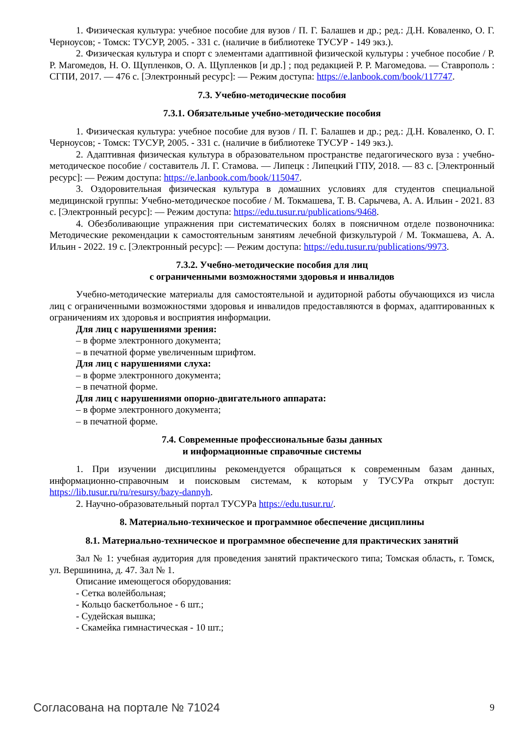1. Физическая культура: учебное пособие для вузов / П. Г. Балашев и др.; ред.: Д.Н. Коваленко, О. Г. Черноусов; - Томск: ТУСУР, 2005. - 331 с. (наличие в библиотеке ТУСУР - 149 экз.).
2. Физическая культура и спорт с элементами адаптивной физической культуры : учебное пособие / Р. Р. Магомедов, Н. О. Щупленков, О. А. Щупленков [и др.] ; под редакцией Р. Р. Магомедова. — Ставрополь : СГПИ, 2017. — 476 с. [Электронный ресурс]: — Режим доступа: https://e.lanbook.com/book/117747.
7.3. Учебно-методические пособия
7.3.1. Обязательные учебно-методические пособия
1. Физическая культура: учебное пособие для вузов / П. Г. Балашев и др.; ред.: Д.Н. Коваленко, О. Г. Черноусов; - Томск: ТУСУР, 2005. - 331 с. (наличие в библиотеке ТУСУР - 149 экз.).
2. Адаптивная физическая культура в образовательном пространстве педагогического вуза : учебно-методическое пособие / составитель Л. Г. Стамова. — Липецк : Липецкий ГПУ, 2018. — 83 с. [Электронный ресурс]: — Режим доступа: https://e.lanbook.com/book/115047.
3. Оздоровительная физическая культура в домашних условиях для студентов специальной медицинской группы: Учебно-методическое пособие / М. Токмашева, Т. В. Сарычева, А. А. Ильин - 2021. 83 с. [Электронный ресурс]: — Режим доступа: https://edu.tusur.ru/publications/9468.
4. Обезболивающие упражнения при систематических болях в поясничном отделе позвоночника: Методические рекомендации к самостоятельным занятиям лечебной физкультурой / М. Токмашева, А. А. Ильин - 2022. 19 с. [Электронный ресурс]: — Режим доступа: https://edu.tusur.ru/publications/9973.
7.3.2. Учебно-методические пособия для лиц
с ограниченными возможностями здоровья и инвалидов
Учебно-методические материалы для самостоятельной и аудиторной работы обучающихся из числа лиц с ограниченными возможностями здоровья и инвалидов предоставляются в формах, адаптированных к ограничениям их здоровья и восприятия информации.
Для лиц с нарушениями зрения:
– в форме электронного документа;
– в печатной форме увеличенным шрифтом.
Для лиц с нарушениями слуха:
– в форме электронного документа;
– в печатной форме.
Для лиц с нарушениями опорно-двигательного аппарата:
– в форме электронного документа;
– в печатной форме.
7.4. Современные профессиональные базы данных
и информационные справочные системы
1. При изучении дисциплины рекомендуется обращаться к современным базам данных, информационно-справочным и поисковым системам, к которым у ТУСУРа открыт доступ: https://lib.tusur.ru/ru/resursy/bazy-dannyh.
2. Научно-образовательный портал ТУСУРа https://edu.tusur.ru/.
8. Материально-техническое и программное обеспечение дисциплины
8.1. Материально-техническое и программное обеспечение для практических занятий
Зал № 1: учебная аудитория для проведения занятий практического типа; Томская область, г. Томск, ул. Вершинина, д. 47. Зал № 1.
Описание имеющегося оборудования:
- Сетка волейбольная;
- Кольцо баскетбольное - 6 шт.;
- Судейская вышка;
- Скамейка гимнастическая - 10 шт.;
Согласована на портале № 71024 9